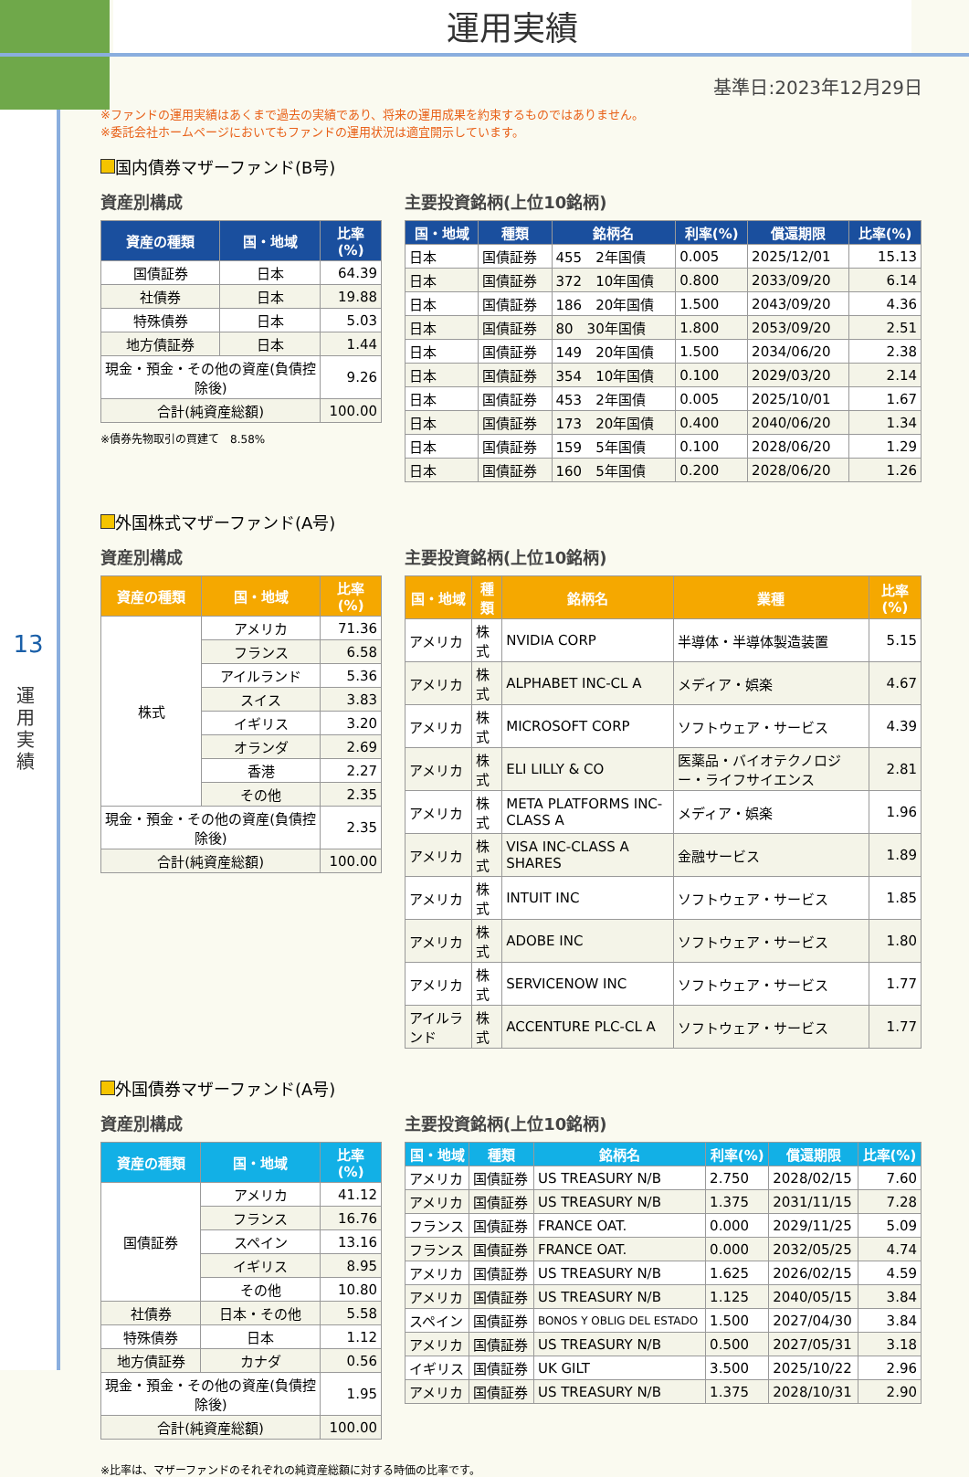運用実績
13
運用実績
基準日:2023年12月29日
※ファンドの運用実績はあくまで過去の実績であり、将来の運用成果を約束するものではありません。
※委託会社ホームページにおいてもファンドの運用状況は適宜開示しています。
国内債券マザーファンド(B号)
資産別構成
| 資産の種類 | 国・地域 | 比率(%) |
| --- | --- | --- |
| 国債証券 | 日本 | 64.39 |
| 社債券 | 日本 | 19.88 |
| 特殊債券 | 日本 | 5.03 |
| 地方債証券 | 日本 | 1.44 |
| 現金・預金・その他の資産(負債控除後) | | 9.26 |
| 合計(純資産総額) | | 100.00 |
※債券先物取引の買建て　8.58%
主要投資銘柄(上位10銘柄)
| 国・地域 | 種類 | 銘柄名 | 利率(%) | 償還期限 | 比率(%) |
| --- | --- | --- | --- | --- | --- |
| 日本 | 国債証券 | 455 2年国債 | 0.005 | 2025/12/01 | 15.13 |
| 日本 | 国債証券 | 372 10年国債 | 0.800 | 2033/09/20 | 6.14 |
| 日本 | 国債証券 | 186 20年国債 | 1.500 | 2043/09/20 | 4.36 |
| 日本 | 国債証券 | 80 30年国債 | 1.800 | 2053/09/20 | 2.51 |
| 日本 | 国債証券 | 149 20年国債 | 1.500 | 2034/06/20 | 2.38 |
| 日本 | 国債証券 | 354 10年国債 | 0.100 | 2029/03/20 | 2.14 |
| 日本 | 国債証券 | 453 2年国債 | 0.005 | 2025/10/01 | 1.67 |
| 日本 | 国債証券 | 173 20年国債 | 0.400 | 2040/06/20 | 1.34 |
| 日本 | 国債証券 | 159 5年国債 | 0.100 | 2028/06/20 | 1.29 |
| 日本 | 国債証券 | 160 5年国債 | 0.200 | 2028/06/20 | 1.26 |
外国株式マザーファンド(A号)
資産別構成
| 資産の種類 | 国・地域 | 比率(%) |
| --- | --- | --- |
| 株式 | アメリカ | 71.36 |
| | フランス | 6.58 |
| | アイルランド | 5.36 |
| | スイス | 3.83 |
| | イギリス | 3.20 |
| | オランダ | 2.69 |
| | 香港 | 2.27 |
| | その他 | 2.35 |
| 現金・預金・その他の資産(負債控除後) | | 2.35 |
| 合計(純資産総額) | | 100.00 |
主要投資銘柄(上位10銘柄)
| 国・地域 | 種類 | 銘柄名 | 業種 | 比率(%) |
| --- | --- | --- | --- | --- |
| アメリカ | 株式 | NVIDIA CORP | 半導体・半導体製造装置 | 5.15 |
| アメリカ | 株式 | ALPHABET INC-CL A | メディア・娯楽 | 4.67 |
| アメリカ | 株式 | MICROSOFT CORP | ソフトウェア・サービス | 4.39 |
| アメリカ | 株式 | ELI LILLY & CO | 医薬品・バイオテクノロジー・ライフサイエンス | 2.81 |
| アメリカ | 株式 | META PLATFORMS INC-CLASS A | メディア・娯楽 | 1.96 |
| アメリカ | 株式 | VISA INC-CLASS A SHARES | 金融サービス | 1.89 |
| アメリカ | 株式 | INTUIT INC | ソフトウェア・サービス | 1.85 |
| アメリカ | 株式 | ADOBE INC | ソフトウェア・サービス | 1.80 |
| アメリカ | 株式 | SERVICENOW INC | ソフトウェア・サービス | 1.77 |
| アイルランド | 株式 | ACCENTURE PLC-CL A | ソフトウェア・サービス | 1.77 |
外国債券マザーファンド(A号)
資産別構成
| 資産の種類 | 国・地域 | 比率(%) |
| --- | --- | --- |
| 国債証券 | アメリカ | 41.12 |
| | フランス | 16.76 |
| | スペイン | 13.16 |
| | イギリス | 8.95 |
| | その他 | 10.80 |
| 社債券 | 日本・その他 | 5.58 |
| 特殊債券 | 日本 | 1.12 |
| 地方債証券 | カナダ | 0.56 |
| 現金・預金・その他の資産(負債控除後) | | 1.95 |
| 合計(純資産総額) | | 100.00 |
主要投資銘柄(上位10銘柄)
| 国・地域 | 種類 | 銘柄名 | 利率(%) | 償還期限 | 比率(%) |
| --- | --- | --- | --- | --- | --- |
| アメリカ | 国債証券 | US TREASURY N/B | 2.750 | 2028/02/15 | 7.60 |
| アメリカ | 国債証券 | US TREASURY N/B | 1.375 | 2031/11/15 | 7.28 |
| フランス | 国債証券 | FRANCE OAT. | 0.000 | 2029/11/25 | 5.09 |
| フランス | 国債証券 | FRANCE OAT. | 0.000 | 2032/05/25 | 4.74 |
| アメリカ | 国債証券 | US TREASURY N/B | 1.625 | 2026/02/15 | 4.59 |
| アメリカ | 国債証券 | US TREASURY N/B | 1.125 | 2040/05/15 | 3.84 |
| スペイン | 国債証券 | BONOS Y OBLIG DEL ESTADO | 1.500 | 2027/04/30 | 3.84 |
| アメリカ | 国債証券 | US TREASURY N/B | 0.500 | 2027/05/31 | 3.18 |
| イギリス | 国債証券 | UK GILT | 3.500 | 2025/10/22 | 2.96 |
| アメリカ | 国債証券 | US TREASURY N/B | 1.375 | 2028/10/31 | 2.90 |
※比率は、マザーファンドのそれぞれの純資産総額に対する時価の比率です。